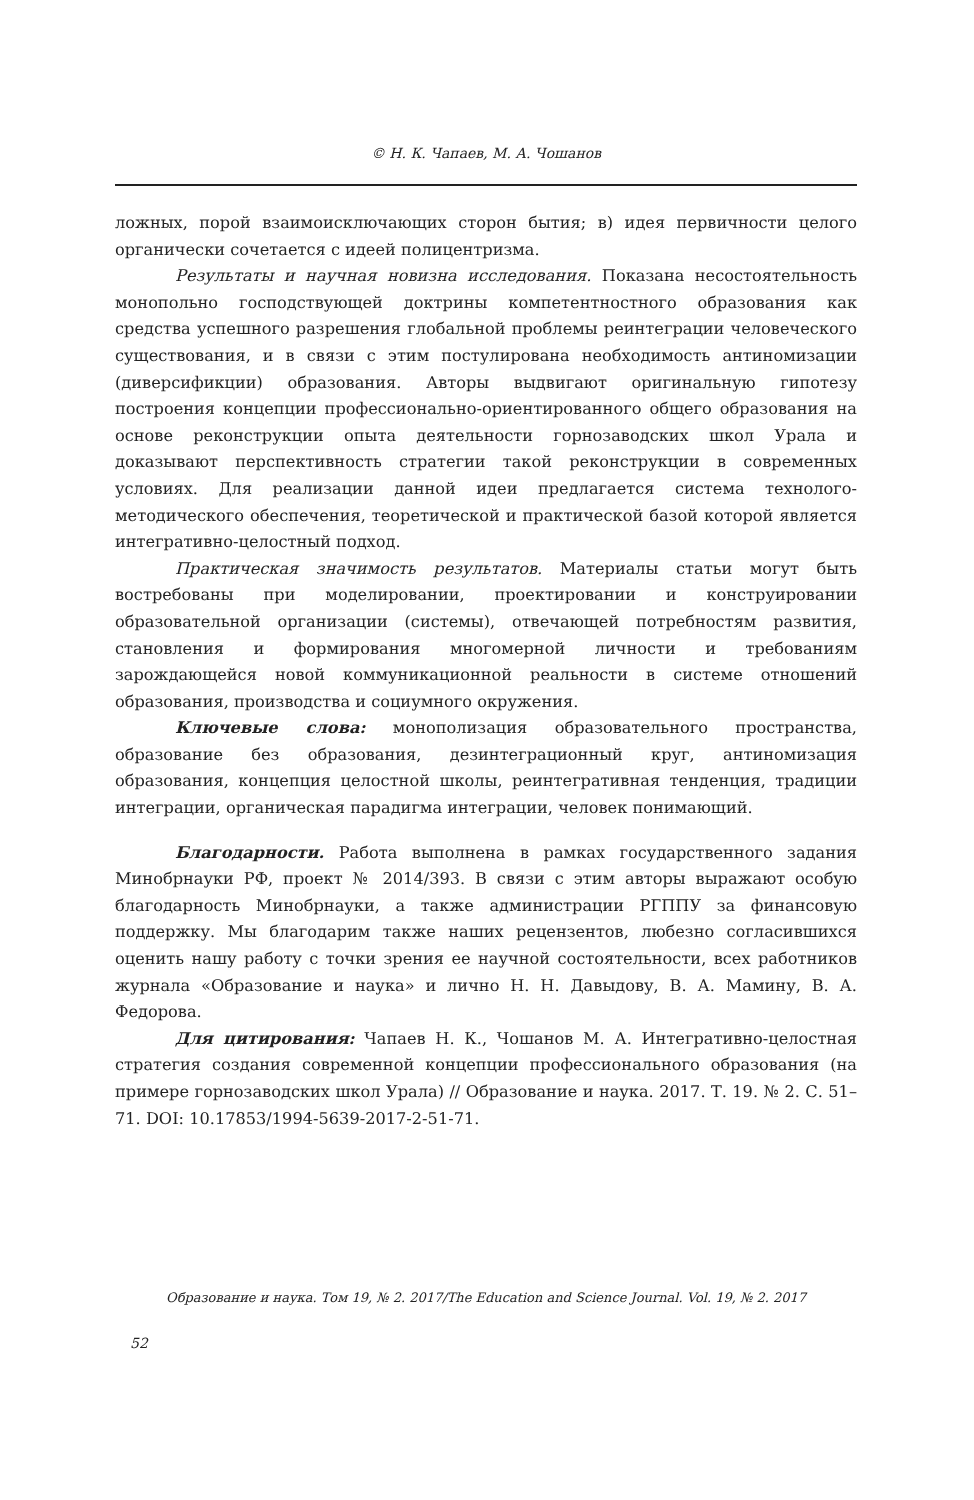© Н. К. Чапаев, М. А. Чошанов
ложных, порой взаимоисключающих сторон бытия; в) идея первичности целого органически сочетается с идеей полицентризма.
Результаты и научная новизна исследования. Показана несостоятельность монопольно господствующей доктрины компетентностного образования как средства успешного разрешения глобальной проблемы реинтеграции человеческого существования, и в связи с этим постулирована необходимость антиномизации (диверсификции) образования. Авторы выдвигают оригинальную гипотезу построения концепции профессионально-ориентированного общего образования на основе реконструкции опыта деятельности горнозаводских школ Урала и доказывают перспективность стратегии такой реконструкции в современных условиях. Для реализации данной идеи предлагается система технолого-методического обеспечения, теоретической и практической базой которой является интегративно-целостный подход.
Практическая значимость результатов. Материалы статьи могут быть востребованы при моделировании, проектировании и конструировании образовательной организации (системы), отвечающей потребностям развития, становления и формирования многомерной личности и требованиям зарождающейся новой коммуникационной реальности в системе отношений образования, производства и социумного окружения.
Ключевые слова: монополизация образовательного пространства, образование без образования, дезинтеграционный круг, антиномизация образования, концепция целостной школы, реинтегративная тенденция, традиции интеграции, органическая парадигма интеграции, человек понимающий.
Благодарности. Работа выполнена в рамках государственного задания Минобрнауки РФ, проект № 2014/393. В связи с этим авторы выражают особую благодарность Минобрнауки, а также администрации РГППУ за финансовую поддержку. Мы благодарим также наших рецензентов, любезно согласившихся оценить нашу работу с точки зрения ее научной состоятельности, всех работников журнала «Образование и наука» и лично Н. Н. Давыдову, В. А. Мамину, В. А. Федорова.
Для цитирования: Чапаев Н. К., Чошанов М. А. Интегративно-целостная стратегия создания современной концепции профессионального образования (на примере горнозаводских школ Урала) // Образование и наука. 2017. Т. 19. № 2. С. 51–71. DOI: 10.17853/1994-5639-2017-2-51-71.
Образование и наука. Том 19, № 2. 2017/The Education and Science Journal. Vol. 19, № 2. 2017
52